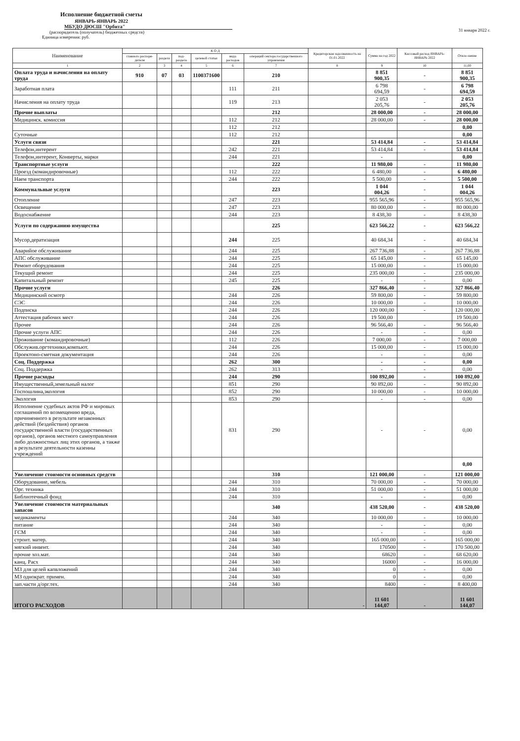Исполнение бюджетной сметы
ЯНВАРЬ-ЯНВАРЬ 2022
МБУДО ДЮСШ "Орбита"
(распорядитель (получатель) бюджетных средств)
Единица измерения: руб.
31 января 2022 г.
| Наименование | К О Д | | | | | | Кредиторская задолженность на 01.01.2022 | Сумма на год 2022 | Кассовый расход ЯНВАРЬ-ЯНВАРЬ 2022 | Откло-нение |
| --- | --- | --- | --- | --- | --- | --- | --- | --- | --- | --- |
| | главного распоря-дителя | раздела | под-раздела | целевой статьи | вида расходов | операций сектора государственного управления | | | | |
| 1 | 2 | 3 | 4 | 5 | 6 | 7 | 8 | 9 | 10 | 11,00 |
| Оплата труда и начисления на оплату труда | 910 | 07 | 03 | 1100371600 | | 210 | | 8 851 900,35 | - | 8 851 900,35 |
| Заработная плата | | | | | 111 | 211 | | 6 798 694,59 | - | 6 798 694,59 |
| Начисления на оплату труда | | | | | 119 | 213 | | 2 053 205,76 | - | 2 053 205,76 |
| Прочие выплаты | | | | | | 212 | | 28 000,00 | - | 28 000,00 |
| Медицинск. комиссия | | | | | 112 | 212 | | 28 000,00 | - | 28 000,00 |
| | | | | | 112 | 212 | | | | 0,00 |
| Суточные | | | | | 112 | 212 | | | | 0,00 |
| Услуги связи | | | | | | 221 | | 53 414,84 | - | 53 414,84 |
| Телефон,интерент | | | | | 242 | 221 | | 53 414,84 | - | 53 414,84 |
| Телефон,интерент, Конверты, марки | | | | | 244 | 221 | | - | | 0,00 |
| Транспортные услуги | | | | | | 222 | | 11 980,00 | - | 11 980,00 |
| Проезд (командировочные) | | | | | 112 | 222 | | 6 480,00 | - | 6 480,00 |
| Наем транспорта | | | | | 244 | 222 | | 5 500,00 | - | 5 500,00 |
| Коммунальные услуги | | | | | | 223 | | 1 044 004,26 | - | 1 044 004,26 |
| Отопление | | | | | 247 | 223 | | 955 565,96 | - | 955 565,96 |
| Освещение | | | | | 247 | 223 | | 80 000,00 | - | 80 000,00 |
| Водоснабжение | | | | | 244 | 223 | | 8 438,30 | - | 8 438,30 |
| Услуги по содержанию имущества | | | | | | 225 | | 623 566,22 | - | 623 566,22 |
| Мусор,дератизация | | | | | 244 | 225 | | 40 684,34 | - | 40 684,34 |
| Аварийое обслуживание | | | | | 244 | 225 | | 267 736,88 | - | 267 736,88 |
| АПС обслуживание | | | | | 244 | 225 | | 65 145,00 | - | 65 145,00 |
| Ремонт оборудования | | | | | 244 | 225 | | 15 000,00 | - | 15 000,00 |
| Текущий ремонт | | | | | 244 | 225 | | 235 000,00 | - | 235 000,00 |
| Капитальный ремонт | | | | | 245 | 225 | | - | - | 0,00 |
| Прочие услуги | | | | | | 226 | | 327 866,40 | - | 327 866,40 |
| Медицинский осмотр | | | | | 244 | 226 | | 59 800,00 | - | 59 800,00 |
| СЭС | | | | | 244 | 226 | | 10 000,00 | - | 10 000,00 |
| Подписка | | | | | 244 | 226 | | 120 000,00 | - | 120 000,00 |
| Аттестация рабочих мест | | | | | 244 | 226 | | 19 500,00 | | 19 500,00 |
| Прочее | | | | | 244 | 226 | | 96 566,40 | - | 96 566,40 |
| Прочие услуги АПС | | | | | 244 | 226 | | - | - | 0,00 |
| Проживание (командировочные) | | | | | 112 | 226 | | 7 000,00 | - | 7 000,00 |
| Обслужив.оргтехники,компьют. | | | | | 244 | 226 | | 15 000,00 | - | 15 000,00 |
| Проектоно-сметная документация | | | | | 244 | 226 | | - | - | 0,00 |
| Соц. Поддержка | | | | | 262 | 300 | | - | - | 0,00 |
| Соц. Поддержка | | | | | 262 | 313 | | - | - | 0,00 |
| Прочие расходы | | | | | 244 | 290 | | 100 892,00 | - | 100 892,00 |
| Имущественный,земельный налог | | | | | 851 | 290 | | 90 892,00 | - | 90 892,00 |
| Госпошлина,экология | | | | | 852 | 290 | | 10 000,00 | - | 10 000,00 |
| Экология | | | | | 853 | 290 | | - | - | 0,00 |
| Исполнение судебных актов РФ и мировых соглашений по возмещению вреда, причиненного в результате незаконных действий (бездействия) органов государственной власти (государственных органов), органов местного самоуправления либо должностных лиц этих органов, а также в результате деятельности казенны учреждений | | | | | 831 | 290 | | - | - | 0,00 |
| | | | | | | | | | | 0,00 |
| Увеличение стоимости основных средств | | | | | | 310 | | 121 000,00 | - | 121 000,00 |
| Оборудование, мебель | | | | | 244 | 310 | | 70 000,00 | - | 70 000,00 |
| Орг. техника | | | | | 244 | 310 | | 51 000,00 | - | 51 000,00 |
| Библиотечный фонд | | | | | 244 | 310 | | - | - | 0,00 |
| Увеличение стоимости материальных запасов | | | | | | 340 | | 438 520,00 | - | 438 520,00 |
| медикаменты | | | | | 244 | 340 | | 10 000,00 | - | 10 000,00 |
| питание | | | | | 244 | 340 | | - | - | 0,00 |
| ГСМ | | | | | 244 | 340 | | - | - | 0,00 |
| строит. матер. | | | | | 244 | 340 | | 165 000,00 | - | 165 000,00 |
| мягкий инвент. | | | | | 244 | 340 | | 170500 | - | 170 500,00 |
| прочие хоз.мат. | | | | | 244 | 340 | | 68620 | - | 68 620,00 |
| канц. Расх | | | | | 244 | 340 | | 16000 | - | 16 000,00 |
| МЗ для целей капвложений | | | | | 244 | 340 | | 0 | - | 0,00 |
| МЗ однократ. примен. | | | | | 244 | 340 | | 0 | - | 0,00 |
| зап.части д/орг.тех. | | | | | 244 | 340 | | 8400 | - | 8 400,00 |
| ИТОГО РАСХОДОВ | | | | | | | - | 11 601 144,07 | - | 11 601 144,07 |